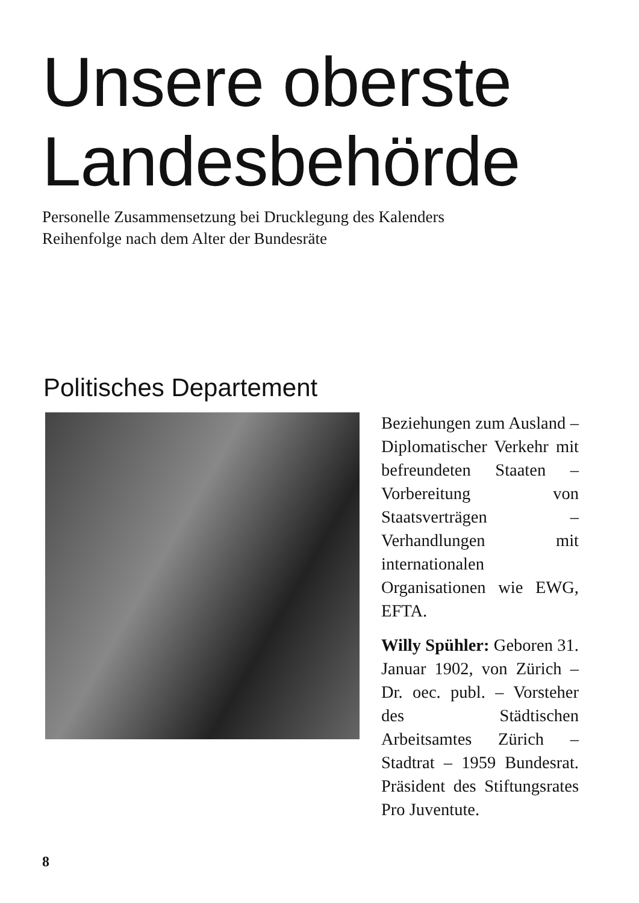Unsere oberste
Landesbehörde
Personelle Zusammensetzung bei Drucklegung des Kalenders
Reihenfolge nach dem Alter der Bundesräte
Politisches Departement
Beziehungen zum Ausland – Diplomatischer Verkehr mit befreundeten Staaten – Vorbereitung von Staatsverträgen – Verhandlungen mit internationalen Organisationen wie EWG, EFTA.
Willy Spühler: Geboren 31. Januar 1902, von Zürich – Dr. oec. publ. – Vorsteher des Städtischen Arbeitsamtes Zürich – Stadtrat – 1959 Bundesrat. Präsident des Stiftungsrates Pro Juventute.
8